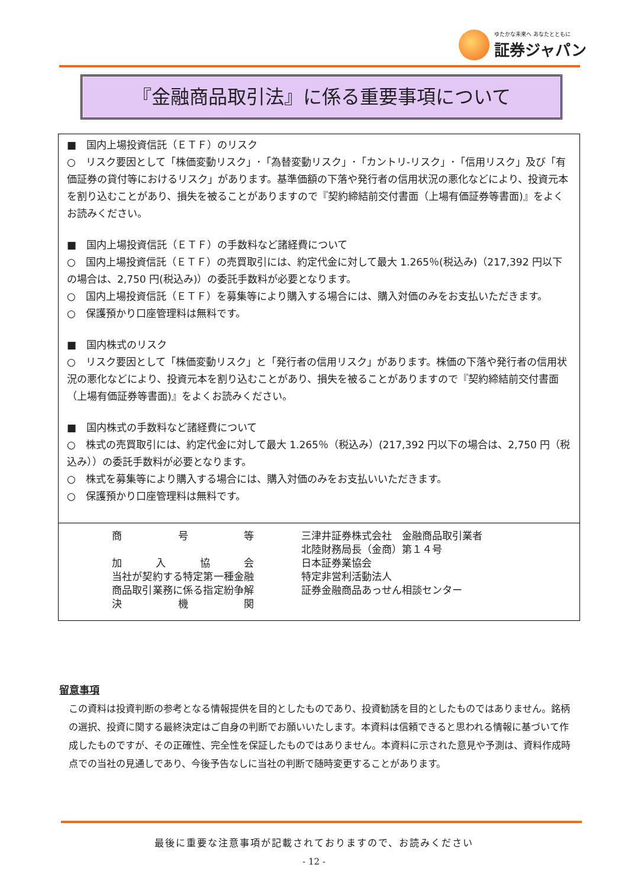ゆたかな未来へ あなたとともに
証券ジャパン
『金融商品取引法』に係る重要事項について
■　国内上場投資信託（ＥＴＦ）のリスク
○　リスク要因として「株価変動リスク」･「為替変動リスク」･「カントリ-リスク」･「信用リスク」及び「有価証券の貸付等におけるリスク」があります。基準価額の下落や発行者の信用状況の悪化などにより、投資元本を割り込むことがあり、損失を被ることがありますので『契約締結前交付書面（上場有価証券等書面)』をよくお読みください。
■　国内上場投資信託（ＥＴＦ）の手数料など諸経費について
○　国内上場投資信託（ＥＴＦ）の売買取引には、約定代金に対して最大 1.265％(税込み)（217,392 円以下の場合は、2,750 円(税込み)）の委託手数料が必要となります。
○　国内上場投資信託（ＥＴＦ）を募集等により購入する場合には、購入対価のみをお支払いただきます。
○　保護預かり口座管理料は無料です。
■　国内株式のリスク
○　リスク要因として「株価変動リスク」と「発行者の信用リスク」があります。株価の下落や発行者の信用状況の悪化などにより、投資元本を割り込むことがあり、損失を被ることがありますので『契約締結前交付書面（上場有価証券等書面)』をよくお読みください。
■　国内株式の手数料など諸経費について
○　株式の売買取引には、約定代金に対して最大 1.265％（税込み）(217,392 円以下の場合は、2,750 円（税込み））の委託手数料が必要となります。
○　株式を募集等により購入する場合には、購入対価のみをお支払いいただきます。
○　保護預かり口座管理料は無料です。
| 商号等 | 三津井証券株式会社 金融商品取引業者 北陸財務局長（金商）第１４号 |
| 加入協会 | 日本証券業協会 |
| 当社が契約する特定第一種金融商品取引業務に係る指定紛争解決機関 | 特定非営利活動法人 証券金融商品あっせん相談センター |
留意事項
この資料は投資判断の参考となる情報提供を目的としたものであり、投資勧誘を目的としたものではありません。銘柄の選択、投資に関する最終決定はご自身の判断でお願いいたします。本資料は信頼できると思われる情報に基づいて作成したものですが、その正確性、完全性を保証したものではありません。本資料に示された意見や予測は、資料作成時点での当社の見通しであり、今後予告なしに当社の判断で随時変更することがあります。
最後に重要な注意事項が記載されておりますので、お読みください
- 12 -